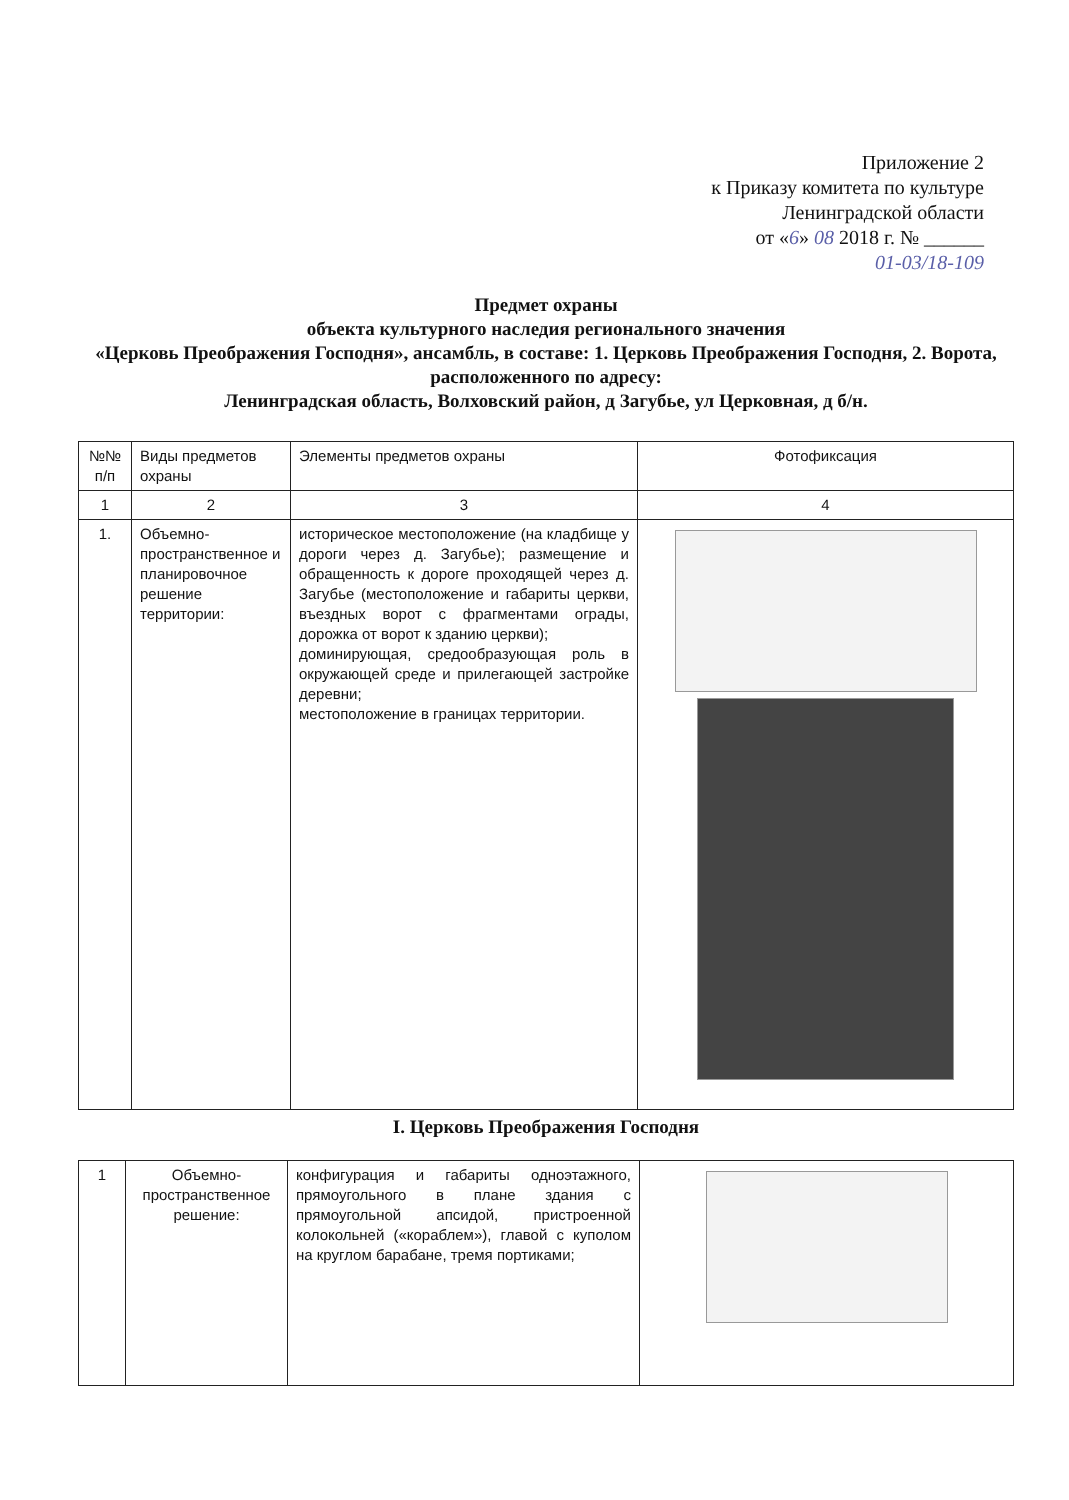Приложение 2
к Приказу комитета по культуре
Ленинградской области
от «6» 08 2018 г. № ______
01-03/18-109
Предмет охраны
объекта культурного наследия регионального значения
«Церковь Преображения Господня», ансамбль, в составе: 1. Церковь Преображения Господня, 2. Ворота, расположенного по адресу:
Ленинградская область, Волховский район, д Загубье, ул Церковная, д б/н.
| №№ п/п | Виды предметов охраны | Элементы предметов охраны | Фотофиксация |
| --- | --- | --- | --- |
| 1 | 2 | 3 | 4 |
| 1. | Объемно-пространственное и планировочное решение территории: | историческое местоположение (на кладбище у дороги через д. Загубье); размещение и обращенность к дороге проходящей через д. Загубье (местоположение и габариты церкви, въездных ворот с фрагментами ограды, дорожка от ворот к зданию церкви); доминирующая, средообразующая роль в окружающей среде и прилегающей застройке деревни; местоположение в границах территории. | |
I. Церковь Преображения Господня
| 1 | Объемно-пространственное решение: | конфигурация и габариты одноэтажного, прямоугольного в плане здания с прямоугольной апсидой, пристроенной колокольней («кораблем»), главой с куполом на круглом барабане, тремя портиками; | |